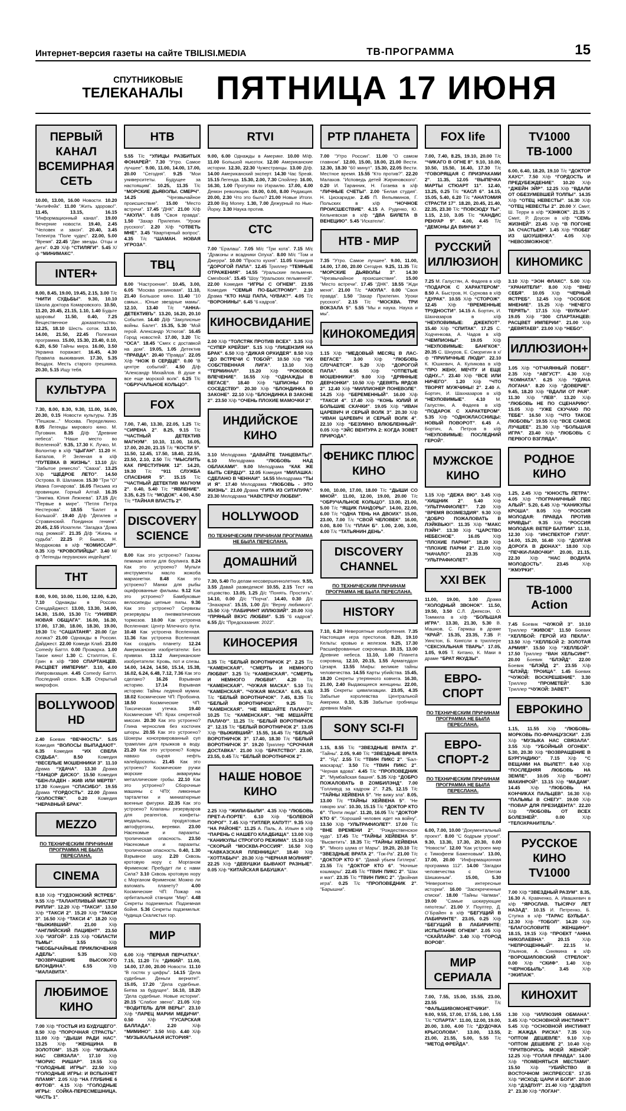Интернет-версия газеты на сайте TBILISI.MEDIA ТВ-ПРОГРАММА 15
СПУТНИКОВЫЕ
ТЕЛЕКАНАЛЫ
ПЯТНИЦА 17 ИЮНЯ
ПЕРВЫЙ КАНАЛ ВСЕМИРНАЯ СЕТЬ
10.00, 13.00, 16.00 Новости. 10.20 “АнтиФейк”. 11.00 “Жить здорово!”. 11.45, 13.15, 16.15 “Информационный канал”. 19.00 Вечерние новости. 19.40, 2.45 “Человек и закон”. 20.40, 3.45 Телеигра “Поле чудес”. 22.00, 5.00 “Время”. 22.45 “Две звезды. Отцы и дети”. 0.20 Х/ф “СТИЛЯГИ”. 5.45 Х/ф “МИНИМАКС”.
INTER+
8.00, 8.45, 19.00, 19.45, 2.15, 3.00 Т/с “НИТИ СУДЬБЫ”. 9.30, 10.10 Школа доктора Комаровского. 10.50, 11.20, 20.45, 21.15, 1.10, 1.40 Будьте здоровы! 11.50, 0.40, 7.25 Вещественное доказательство. 12.25, 18.10 Шесть соток. 13.10, 14.00, 21.50, 22.45 Полезная программа. 15.00, 15.30, 23.40, 0.10, 6.20, 6.50 Тайны мира. 16.00, 3.50 Украина поражает. 16.45, 4.30 Правила выживания. 17.30, 5.35 Вещдок. Месть старого грешника. 20.30, 5.15 Ищу тебя.
КУЛЬТУРА
7.30, 8.00, 8.30, 9.30, 11.00, 16.00, 20.30, 0.15 Новости культуры. 7.35 “Пешком...” Москва. Переделкино. 8.05 Легенды мирового кино. М. Пуговкин. 8.35 Д/ф “Древние небеса”. “Наше место во Вселенной”. 9.35, 17.30 К. Лучко, М. Волонтир в х/ф “ЦЫГАН”. 11.20 Н. Баталов, Р. Зеленая в х/ф “ПУТЕВКА В ЖИЗНЬ”. 13.10 Д/с “Забытое ремесло”. “Сваха”. 13.25 Х/ф “ЩЕДРОЕ ЛЕТО”. 14.50 Острова. В. Шаламов. 15.30 “Три “О” Ивана Гончарова”. 16.05 Письма из провинции. Горный Алтай. 16.35 “Энигма. Юлия Лежнева”. 17.15 Д/с “Первые в мире”. “Петля Петра Нестерова”. 18.55 “Билет в Большой”. 19.40 Д/ф “Дягилев и Стравинский. Поединок гениев”. 20.45, 2.55 Искатели. “Загадка “Дома под рюмкой”. 21.35 Д/ф “Жизнь и судьба”. 22.25 Р. Быков, Н. Мордюкова в х/ф “КОМИССАР”. 0.35 Х/ф “КРОВОПИЙЦЫ”. 3.40 М/ф “Легенды перуанских индейцев”.
ТНТ
8.00, 9.00, 10.00, 11.00, 12.00, 6.20, 7.10 Однажды в России. Спецдайджест. 13.00, 13.30, 14.00, 14.30, 15.00, 15.30 Т/с “УНИВЕР. НОВАЯ ОБЩАГА”. 16.00, 16.30, 17.00, 17.30, 18.00, 18.30, 19.00, 19.30 Т/с “САШАТАНЯ”. 20.00 Где логика? 21.00 Однажды в России. Дайджест. 22.00 Комеди Клаб. 23.00 Comedy Баттл. 0.00 Прожарка. 1.00 Такое кино! 1.30 С. Стэллтон, Е. Грин в х/ф “300 СПАРТАНЦЕВ. РАСЦВЕТ ИМПЕРИИ”. 3.10, 4.00 Импровизация. 4.45 Comedy Баттл. Последний сезон. 5.35 Открытый микрофон.
BOLLYWOOD HD
2.40 Боевик “ВЕЧНОСТЬ”. 5.05 Комедия “ВОЛОСЫ ВЫПАДАЮТ”. 6.35 Комедия “ИХ СВЕЛА СУДЬБА”. 8.50 Комедия “ВЕСЕЛЫЕ МОШЕННИКИ 3”. 11.10 Драма “УДАЧА”. 13.30 Драма “ТАНЦОР ДИСКО”. 15.50 Комедия “БЕН-ЛАДЕН - ЖИВ ИЛИ МЕРТВ”. 17.30 Комедия “СПАСИБО”. 19.55 Драма “ГОРДОСТЬ”. 22.00 Драма “ХОЛОСТЯК”. 0.20 Комедия “НЕРАВНЫЙ БРАК”.
MEZZO
ПО ТЕХНИЧЕСКИМ ПРИЧИНАМ ПРОГРАММА НЕ БЫЛА ПЕРЕСЛАНА.
CINEMA
8.10 Х/ф “ГУДЗОНСКИЙ ЯСТРЕБ”. 9.55 Х/ф “ТАЛАНТЛИВЫЙ МИСТЕР РИПЛИ”. 12.20 Х/ф “ТАКСИ”. 13.50 Х/ф “ТАКСИ 2”. 15.20 Х/ф “ТАКСИ 3”. 16.50 Х/ф “ТАКСИ 4”. 18.20 Х/ф “ВЫЖИВШИЙ”. 21.00 Х/ф “АНГЛИЙСКИЙ ПАЦИЕНТ”. 23.50 Х/ф “ИЗГОЙ”. 2.15 Х/ф “ОБЛАСТИ ТЬМЫ”. 3.55 Х/ф “НЕОБЫЧАЙНЫЕ ПРИКЛЮЧЕНИЯ АДЕЛЬ”. 5.35 Х/ф “ВОЗВРАЩЕНИЕ ВЫСОКОГО БЛОНДИНА”. 6.55 Х/ф “МАЛАВИТА”.
ЛЮБИМОЕ КИНО
7.00 Х/ф “ГОСТЬЯ ИЗ БУДУЩЕГО”. 8.50 Х/ф “ПОРОЧНАЯ СТРАСТЬ”. 11.00 Х/ф “ДЫШИ РАДИ НАС”. 13.25 Х/ф “ЖЕНЩИНА В ЗОЛОТОМ”. 15.25 Х/ф “МУЗЫКА НАС СВЯЗАЛА”. 17.10 Х/ф “МОРИС РИШАР”. 19.55 Х/ф “ГОЛОДНЫЕ ИГРЫ”. 22.50 Х/ф “ГОЛОДНЫЕ ИГРЫ: И ВСПЫХНЕТ ПЛАМЯ”. 2.05 Х/ф “НА ГЛУБИНЕ 6 ФУТОВ”. 4.15 Х/ф “ГОЛОДНЫЕ ИГРЫ: СОЙКА-ПЕРЕСМЕШНИЦА. ЧАСТЬ 1”.
НТВ
5.55 Т/с “УЛИЦЫ РАЗБИТЫХ ФОНАРЕЙ”. 7.30 “Утро. Самое лучшее”. 9.00, 11.00, 14.00, 17.00, 20.00 “Сегодня”. 9.25 “Мои университеты. Будущее за настоящим”. 10.25, 11.35 Т/с “МОРСКИЕ ДЬЯВОЛЫ. СМЕРЧ”. 14.25 “Чрезвычайное происшествие”. 15.00 “Место встречи”. 17.45 “ДНК”. 21.00 Х/ф “АКУЛА”. 0.05 “Своя правда”. 1.50 “Захар Прилепин. “Уроки русского”. 2.20 Х/ф “ОТВЕТЬ МНЕ”. 3.45 “Квартирный вопрос”. 4.35 Т/с “ШАМАН. НОВАЯ УГРОЗА”.
ТВЦ
8.00 “Настроение”. 10.45, 3.00, 6.05 “Москва резиновая”. 11.10, 21.40 Большое кино. 11.40 “10 самых... Юные звездные мамы”. 12.10, 13.40 Т/с “АННА-ДЕТЕКТИВЪ”. 13.20, 16.20, 20.10 События. 14.40 Д/ф “Закулисные войны. Балет”. 15.35, 5.30 “Мой герой. Александр Устюгов”. 16.45 Город новостей. 17.00, 3.20 Т/с “ОСА”. 18.45 “Смех с доставкой на дом”. 19.05, 1.05 Детектив “ПРАВДА”. 20.40 “Правда”. 22.05 Х/ф “НОЖ В СЕРДЦЕ”. 0.00 “В центре событий”. 4.50 Д/ф “Александр Михайлов. В душе я все еще морской волк”. 6.25 Т/с “ОБРУЧАЛЬНОЕ КОЛЬЦО”.
FOX
7.00, 7.40, 13.30, 22.05, 1.25 Т/с “СИРЕНА 2”. 8.25, 9.15 Т/с “ЧАСТНЫЙ ДЕТЕКТИВ МАГНУМ”. 10.10, 11.00, 16.05, 17.00, 20.20, 21.15 Т/с “КОСТИ 5”. 11.50, 12.45, 17.50, 18.40, 22.55, 23.50, 2.10, 2.50 Т/с “МЫСЛИТЬ КАК ПРЕСТУПНИК 12”. 14.20, 19.30 Т/с “911 СЛУЖБА СПАСЕНИЯ 5”. 15.15 Т/с “ЧАСТНЫЙ ДЕТЕКТИВ МАГНУМ 2”. 0.40, 5.40 Т/с “ЯВЛЕНИЕ”. 3.35, 6.25 Т/с “МОДОК”. 4.00, 4.50 Т/с “ТАЙНАЯ ВЛАСТЬ 2”.
DISCOVERY SCIENCE
8.00 Как это устроено? Газоны пемикан кегли для боулинга. 8.24 Как это устроено? Мульти инструменты масло жожоба марионетки. 8.48 Как это устроено? Манки для рыбы оцифрованные фильмы. 9.12 Как это устроено? Бамбуковые велосипеды цепные пилы. 9.36 Как это устроено? Сервизы резервуары пневматических тормозов. 10.00 Как устроена Вселенная: Центр Млечного пути. 10.48 Как устроена Вселенная. 11.36 Как устроена Вселенная: Как создать планету. 12.24 Американские изобретатели: Без привязи. 13.12 Американские изобретатели: Кровь, пот и слезы. 14.00, 14.24, 14.50, 15.14, 15.38, 16.02, 6.24, 6.48, 7.12, 7.36 Как это сделано? 16.26 Взрывная историю. 17.14 Взрывная историю: Тайны ледяной мумии. 18.02 Космические ЧП: Пробоина. 18.50 Космические ЧП: Токсическая утечка. 19.40 Космические ЧП: Крах секретной миссии. 20.30 Как это устроено? Глина чернослив без косточек шпоры. 20.55 Как это устроено? Шокеры консервированный суп трамплин для прыжков в воду. 21.20 Как это устроено? Ковры навахо сырая нефть калейдоскопы. 21.45 Как это устроено? Космические ручки морские аквариумы металлические гробы. 22.10 Как это устроено? Сборочные машины с ЧПУ, лимонные тарталетки и миниатюрные военные фигурки. 22.35 Как это устроено? Клапаны резервуаров для реагентов, конфеты-медальоны, продуктовые автофургоны, веревки. 23.00 Насекомые и паразиты: тропическая опасность. 23.50 Насекомые и паразиты: тропическая опасность. 0.40, 1.30 Взрывное шоу. 2.20 Сквозь кротовую нору с Морганом Фрименом: Пребудет ли с нами Сила? 3.10 Сквозь кротовую нору с Морганом Фрименом: Можно ли взломать планету? 4.00 Космические ЧП: Пожар на орбитальной станции “Мир”. 4.48 Секреты подземелья: Подземная бойня. 5.36 Секреты подземелья: Чудища Скалистых гор.
МИР
6.00 Х/ф “ПЕРВАЯ ПЕРЧАТКА”. 7.15, 11.20 Т/с “ДИКИЙ”. 11.00, 14.00, 17.00, 20.00 Новости. 11.10 “В гостях у цифры”. 14.15 “Дела судебные. Деньги верните!”. 15.05, 17.20 “Дела судебные. Битва за будущее”. 16.10, 18.20 “Дела судебные. Новые истории”. 20.15 “Слабое звено”. 21.05 Х/ф “ВОДИТЕЛЬ ДЛЯ ВЕРЫ”. 23.10 Х/ф “ЛАРЕЦ МАРИИ МЕДИЧИ”. 0.50 Х/ф “ГУСАРСКАЯ БАЛЛАДА”. 2.20 Х/ф “МИМИНО”. 3.50 М/ф. 4.40 Х/ф “МУЗЫКАЛЬНАЯ ИСТОРИЯ”.
RTVI
9.00, 6.00 Однажды в Америке. 10.00 М/ф. 11.00 Большой ньюзток. 12.00 Американские истории. 12.30, 22.30 Чужестранцы. 13.00 Д/ф. 14.00 Американский эксперт. 14.30 Час Speak. 15.15 Легенда. 15.30, 2.00, 7.30 Спойлер. 16.00, 16.30, 1.00 Прогулки по Израилю. 17.00, 4.00 Демон революции. 19.00, 0.00, 8.00 Редакция. 20.00, 2.30 Что это было? 21.00 Новые Итоги. 23.00 Big Money. 1.30, 7.00 Дежурный по Нью-Йорку. 3.30 Наука против.
СТС
7.00 “Ералаш”. 7.05 М/с “Три кота”. 7.15 М/с “Драконы и всадники Олуха”. 8.00 М/с “Том и Джерри”. 10.00 “Просто кухня”. 11.05 Комедия “ДОРОГОЙ ПАПА”. 12.45 Триллер “ТЕМНЫЕ ОТРАЖЕНИЯ”. 14.55 “Уральские пельмени. Смехbook”. 15.45 “Шоу “Уральских пельменей”. 22.00 Комедия “ИГРЫ С ОГНЕМ”. 23.55 Комедия “СЕМЬЯ ПО-БЫСТРОМУ”. 2.10 Драма “КТО НАШ ПАПА, ЧУВАК?”. 4.05 Т/с “ВОРОНИНЫ”. 6.45 “6 кадров”.
КИНОСВИДАНИЕ
2.00 Х/ф “ТОЛСТЯК ПРОТИВ ВСЕХ”. 3.35 Х/ф “СУПЕР КРЕЙЗИ”. 5.15 Х/ф “ЛИЦЕНЗИЯ НА БРАК”. 6.50 Х/ф “ДИКАЯ ОРХИДЕЯ”. 8.50 Х/ф “ДО ВСТРЕЧИ С ТОБОЙ”. 10.50 Х/ф “ИХ СОБСТВЕННАЯ ЛИГА”. 13.10 Х/ф “ТЕРМИНАЛ”. 15.20 Х/ф “РОКОВОЕ ВЛЕЧЕНИЕ”. 16.55 Х/ф “ОДНАЖДЫ В ВЕГАСЕ”. 18.40 Х/ф “ШПИОНЫ ПО СОСЕДСТВУ”. 20.30 Х/ф “БЛОНДИНКА В ЗАКОНЕ”. 22.10 Х/ф “БЛОНДИНКА В ЗАКОНЕ 2”. 23.50 Х/ф “ОЧЕНЬ ПЛОХИЕ МАМОЧКИ 2”.
ИНДИЙСКОЕ КИНО
3.10 Мелодрама “ДАВАЙТЕ ТАНЦЕВАТЬ!”. 6.10 Мелодрама “ЛЮБОВЬ НАД ОБЛАКАМИ”. 9.00 Мелодрама “КАК ЖЕ БЫТЬ СЕРДЦУ”. 12.05 Комедия “МИЛАШКА: СДЕЛАНО В ЧЕННАИ”. 14.55 Мелодрама “ТЫ И Я”. 17.40 Мелодрама “ЛЮБОВЬ - ЭТО ЖИЗНЬ”. 21.00 Драма “ГИТА ИЗ СИТАПУРА”. 23.30 Мелодрама “НАВСТРЕЧУ ЛЮБВИ”.
HOLLYWOOD
ПО ТЕХНИЧЕСКИМ ПРИЧИНАМ ПРОГРАММА НЕ БЫЛА ПЕРЕСЛАНА.
ДОМАШНИЙ
7.30, 5.40 По делам несовершеннолетних. 9.55, 3.55 Давай разведемся! 10.55, 2.15 Тест на отцовство. 13.05, 1.25 Д/с “Понять. Простить”. 14.10, 0.00 Д/с “Порча”. 14.40, 0.30 Д/с “Знахарка”. 15.15, 1.00 Д/с “Верну любимого”. 15.50 Х/ф “ЛАБИРИНТ ИЛЛЮЗИЙ”. 20.00 Х/ф “ПРЯНЫЙ ВКУС ЛЮБВИ”. 5.35 “6 кадров”. 6.55 Д/с “Предсказания: 2022”.
КИНОСЕРИЯ
1.35 Т/с “БЕЛЫЙ ВОРОТНИЧОК 2”. 2.25 Т/с “КАМЕНСКАЯ”. “СМЕРТЬ И НЕМНОГО ЛЮБВИ”. 3.25 Т/с “КАМЕНСКАЯ”. “СМЕРТЬ И НЕМНОГО ЛЮБВИ”. 4.20 Т/с “КАМЕНСКАЯ”. “ЧУЖАЯ МАСКА”. 5.10 Т/с “КАМЕНСКАЯ”. “ЧУЖАЯ МАСКА”. 6.05, 6.55 Т/с “БЕЛЫЙ ВОРОТНИЧОК”. 7.45, 8.35 Т/с “БЕЛЫЙ ВОРОТНИЧОК”. 9.25 Т/с “КАМЕНСКАЯ”. “НЕ МЕШАЙТЕ ПАЛАЧУ”. 10.25 Т/с “КАМЕНСКАЯ”. “НЕ МЕШАЙТЕ ПАЛАЧУ”. 11.25 Т/с “БЕЛЫЙ ВОРОТНИЧОК 2”. 12.15 Т/с “БЕЛЫЙ ВОРОТНИЧОК 2”. 13.05 Х/ф “ВЫЖИВШИЙ”. 15.55, 16.45 Т/с “БЕЛЫЙ ВОРОТНИЧОК 3”. 17.40, 18.30 Т/с “БЕЛЫЙ ВОРОТНИЧОК 3”. 19.20 Триллер “СРОЧНАЯ ДОСТАВКА”. 21.00 Х/ф “БРАТСТВО”. 23.00, 23.55, 0.45 Т/с “БЕЛЫЙ ВОРОТНИЧОК 2”.
НАШЕ НОВОЕ КИНО
2.25 Х/ф “ЖИЛИ-БЫЛИ”. 4.35 Х/ф “ЛЮБОВЬ ПРЕТ-А-ПОРТЕ”. 6.10 Х/ф “БОЛЕВОЙ ПОРОГ”. 7.45 Х/ф “ГИТЛЕР, КАПУТ!”. 9.35 Х/ф “НА РАЙОНЕ”. 11.25 А. Паль, А. Ильин в х/ф “ПАРЕНЬ С НАШЕГО КЛАДБИЩА”. 13.00 Х/ф “КАНИКУЛЫ СТРОГОГО РЕЖИМА”. 15.10 Х/ф “СКОРЫЙ “МОСКВА-РОССИЯ”. 16.50 Х/ф “КАВКАЗСКАЯ ПЛЕННИЦА!”. 18.40 Х/ф “ХОТТАБЫЧ”. 20.30 Х/ф “ЧЕРНАЯ МОЛНИЯ”. 22.25 Х/ф “ДЕВУШКИ БЫВАЮТ РАЗНЫЕ”. 0.05 Х/ф “КИТАЙСКАЯ БАБУШКА”.
РТР ПЛАНЕТА
7.00 “Утро России”. 11.00 “О самом главном”. 12.00, 15.00, 18.00, 21.00 Вести. 12.30, 18.30 “60 минут”. 15.30, 22.05 Вести. Местное время. 15.55 “Кто против?”. 22.20 Малахов. “Исповедь детей Жириновского”. 0.20 И. Таранник, Н. Гогаева в х/ф “ЛИЧНЫЕ СЧЕТЫ”. 2.00 “Белая студия”. Н. Цискаридзе. 2.45 П. Вельяминов, Г. Польских в х/ф “НОЧНОЕ ПРОИСШЕСТВИЕ”. 4.15 А. Руденко, Ю. Кельчевская в х/ф “ДВА БИЛЕТА В ВЕНЕЦИЮ”. 5.45 “Искатели”.
НТВ - МИР
7.35 “Утро. Самое лучшее”. 9.00, 11.00, 14.00, 17.00, 20.00 Сегодня. 9.25, 11.35 Т/с “МОРСКИЕ ДЬЯВОЛЫ 3”. 14.30 “Чрезвычайное происшествие”. 15.00 “Место встречи”. 17.45 “ДНК”. 18.55 “Жди меня”. 21.00 Т/с “АКУЛА”. 0.00 “Своя правда”. 1.50 “Захар Прилепин. Уроки русского”. 2.15 Т/с “МОСКВА. ТРИ ВОКЗАЛА 5”. 5.55 “Мы и наука. Наука и мы”.
КИНОКОМЕДИЯ
1.15 Х/ф “МЕДОВЫЙ МЕСЯЦ В ЛАС-ВЕГАСЕ”. 3.00 Х/ф “ЛЮБОВЬ СЛУЧАЕТСЯ”. 5.20 Х/ф “ДОРОГОЙ ПАПА”. 6.55 Х/ф “ОТПЕТЫЕ МОШЕННИКИ”. 9.00 Х/ф “ДРЯННЫЕ ДЕВЧОНКИ”. 10.50 Х/ф “ДЕВЯТЬ ЯРДОВ 2”. 12.40 Х/ф “МИЛЛИОНЕР ПОНЕВОЛЕ”. 14.25 Х/ф “БЕРЕМЕННЫЙ”. 16.00 Х/ф “ТАКСИ 4”. 17.40 Х/ф “КОНЬ ЮЛИЙ И БОЛЬШИЕ СКАЧКИ”. 19.05 Х/ф “ИВАН ЦАРЕВИЧ И СЕРЫЙ ВОЛК 3”. 20.30 Х/ф “ИВАН ЦАРЕВИЧ И СЕРЫЙ ВОЛК 4”. 22.10 Х/ф “БЕЗУМНО ВЛЮБЛЕННЫЙ”. 0.05 Х/ф “ЭЙС ВЕНТУРА 2: КОГДА ЗОВЕТ ПРИРОДА”.
ФЕНИКС ПЛЮС КИНО
9.00, 10.00, 17.00, 18.00 Т/с “ДЫШИ СО МНОЙ”. 11.00, 12.00, 19.00, 20.00 Т/с “ОБРУЧАЛЬНОЕ КОЛЬЦО”. 13.00, 21.00, 5.00 Т/с “ЯЩИК ПАНДОРЫ”. 14.00, 22.00, 6.00 Т/с “ОДНА ТЕНЬ НА ДВОИХ”. 15.00, 23.00, 7.00 Т/с “СВОЙ ЧЕЛОВЕК”. 16.00, 0.00, 8.00 Т/с “ПЛАН Б”. 1.00, 2.00, 3.00, 4.00 Т/с “ТАТЬЯНИН ДЕНЬ”.
DISCOVERY CHANNEL
ПО ТЕХНИЧЕСКИМ ПРИЧИНАМ ПРОГРАММА НЕ БЫЛА ПЕРЕСЛАНА.
HISTORY
7.10, 6.20 Невероятные изобретения. 7.35 Настоящая игра престолов. 8.20, 19.10 Кельты: кровью и железом. 9.25, 17.30 Расшифрованные сокровища. 10.15, 13.00 Древние небеса. 11.10, 1.00 Планета сокровищ. 12.10, 20.15, 1.55 Армагеддон Цезаря. 13.55 Мифы: великие тайны человечества. 14.55 Карты убийства. 15.45, 18.20 Секреты утерянного ковчега. 16.30, 21.00, 2.40 Выдающиеся женщины. 22.00, 3.35 Секреты цивилизации. 23.05, 4.35 Забытые королевства Центральной Америки. 0.10, 5.35 Забытые гробницы древних Майя.
SONY SCI-FI
1.15, 8.55 Т/с “ЗВЕЗДНЫЕ ВРАТА 2”. “Тайны”. 2.05, 9.40 Т/с “ЗВЕЗДНЫЕ ВРАТА 2”. “Яд”. 2.55 Т/с “ТВИН ПИКС 2”. “Бал-маскарад”. 3.50 Т/с “ТВИН ПИКС 2”. “Черная вдова”. 4.45 Т/с “ПРОПОВЕДНИК 2”. “Мумбайская башня”. 5.35 Х/ф “ДОБРО ПОЖАЛОВАТЬ В ZОМБИЛЭНД”. 7.00 “Голливуд за кадром 2”. 7.25, 12.15 Т/с “ТАЙНЫ ХЕЙВЕНА 5”. “Не вижу зла”. 8.05, 13.00 Т/с “ТАЙНЫ ХЕЙВЕНА 5”. “Не говорю зла”. 10.30, 15.15 Т/с “ДОКТОР КТО 6”. “Почти люди”. 11.20, 16.05 Т/с “ДОКТОР КТО 6”. “Хороший человек идет на войну”. 13.50 Х/ф “УЛЬТРАФИОЛЕТ”. 17.00 Т/с “ВНЕ ВРЕМЕНИ 2”. “Рождественское чудо”. 17.45 Т/с “ТАЙНЫ ХЕЙВЕНА 5”. “Высветить”. 18.35 Т/с “ТАЙНЫ ХЕЙВЕНА 5”. “Много шума от Мары”. 19.20, 20.10 Т/с “ЗВЕЗДНЫЕ ВРАТА 2”. “Ток-Ра”. 21.00 Т/с “ДОКТОР КТО 6”. “Давай убьем Гитлера”. 21.55 Т/с “ДОКТОР КТО 6”. “Ночные кошмары”. 22.45 Т/с “ТВИН ПИКС 2”. “Шах и мат”. 23.35 Т/с “ТВИН ПИКС 2”. “Двойная игра”. 0.25 Т/с “ПРОПОВЕДНИК 2”. “Барышни”.
FOX life
7.00, 7.40, 8.25, 19.10, 20.00 Т/с “ЧИКАГО В ОГНЕ 8”. 9.10, 10.00, 10.50, 15.50, 16.40, 17.30 Т/с “ГОВОРЯЩАЯ С ПРИЗРАКАМИ 2”. 11.35, 12.05 “ВЫПЕЧКА МАРТЫ СТЮАРТ 11”. 12.40, 13.25, 0.25 Т/с “КАСЛ 6”. 14.15, 15.05, 5.40, 6.20 Т/с “АНАТОМИЯ СТРАСТИ 17”. 18.20, 20.45, 21.40, 22.35, 23.30 Т/с “ПОВСЮДУ ТЫ”. 1.15, 2.10, 3.05 Т/с “КАНДИС РЕНУАР 9”. 4.00, 4.45 Т/с “ДЕМОНЫ ДА ВИНЧИ 3”.
РУССКИЙ ИЛЛЮЗИОН
7.25 М. Галустян, А. Фадеев в х/ф “ПОДАРОК С ХАРАКТЕРОМ”. 8.50 А. Быстров, Н. Суркова в х/ф “ДУРАК”. 10.55 Х/ф “СТОРОЖ”. 12.45 Х/ф “ВРЕМЕННЫЕ ТРУДНОСТИ”. 14.15 А. Бортич, И. Шахназаров в х/ф “НЕУЛОВИМЫЕ: ДЖЕКПОТ”. 15.40 Х/ф “СПИТАК”. 17.25 С. Ходченкова, А. Чадов в х/ф “ЧЕМПИОНЫ”. 19.05 Х/ф “НЕУЛОВИМЫЕ: БАНГКОК”. 20.35 С. Шнуров, Е. Сморигин в х/ф “ПРИЛИЧНЫЕ ЛЮДИ”. 22.10 К. Юшкевич, А. Куликова в х/ф “ПРО ЖЕНУ, МЕЧТУ И ЕЩЕ ОДНУ...”. 23.40 Х/ф “ВСЕ ИЛИ НИЧЕГО”. 1.20 Х/ф “ЧТО ТВОРЯТ МУЖЧИНЫ! 2”. 2.40 А. Бортич, И. Шахназаров в х/ф “НЕУЛОВИМЫЕ”. 4.10 М. Галустян, А. Фадеев в х/ф “ПОДАРОК С ХАРАКТЕРОМ”. 5.35 Х/ф “ОДНОКЛАССНИЦЫ: НОВЫЙ ПОВОРОТ”. 6.45 А. Бортич, А. Петров в х/ф “НЕУЛОВИМЫЕ: ПОСЛЕДНИЙ ГЕРОЙ”.
МУЖСКОЕ КИНО
1.15 Х/ф “ДЕЖА ВЮ”. 3.45 Х/ф “ХИЩНИК 2”. 5.40 Х/ф “УЛЬТРАФИОЛЕТ”. 7.20 Х/ф “ВРЕМЯ ВОЗМЕЗДИЯ”. 9.30 Х/ф “ДОБРО ПОЖАЛОВАТЬ В ЛЭЙКВЬЮ!”. 11.35 Х/ф “МАКС ПЭЙН”. 13.30 Х/ф “ЦАРСТВО НЕБЕСНОЕ”. 16.05 Х/ф “ПЛОХИЕ ПАРНИ”. 18.20 Х/ф “ПЛОХИЕ ПАРНИ 2”. 21.00 Х/ф “НАЧАЛО”. 23.35 Х/ф “УЛЬТРАФИОЛЕТ”.
XXI ВЕК
11.00, 19.00, 3.00 Драма “ХОЛОДНЫЙ ЗВОНОК”. 11.50, 19.50, 3.50 С.Л. Джексон, О. Томмила в х/ф “БОЛЬШАЯ ИГРА”. 13.30, 21.30, 5.30 В. Машков, С. Гармаш в драме “КРАЙ”. 15.35, 23.35, 7.35 Р. Уинстон, Б. Кингсли в триллере “СЕКСУАЛЬНАЯ ТВАРЬ”. 17.05, 1.05, 9.05 Т. Китано, К. Маки в драме “БРАТ ЯКУДЗЫ”.
ЕВРО-СПОРТ
ПО ТЕХНИЧЕСКИМ ПРИЧИНАМ ПРОГРАММА НЕ БЫЛА ПЕРЕСЛАНА.
ЕВРО-СПОРТ-2
ПО ТЕХНИЧЕСКИМ ПРИЧИНАМ ПРОГРАММА НЕ БЫЛА ПЕРЕСЛАНА.
REN TV
6.00, 7.00, 10.00 “Документальный проект”. 8.00 “С бодрым утром!”. 9.30, 13.30, 17.30, 20.30, 0.00 “Новости”. 12.00 “Как устроен мир с Тимофеем Баженовым”. 13.00, 17.00, 20.00 “Информационная программа 112”. 14.00 “Загадки человечества с Олегом Шишкиным”. 15.00, 5.30 “Невероятно интересные истории”. 16.00 “Засекреченные списки”. 18.00 “Тайны Чапман”. 19.00 “Самые шокирующие гипотезы”. 21.00 У. Поултер, Д. О`Брайен в х/ф “БЕГУЩИЙ В ЛАБИРИНТЕ”. 23.05, 0.25 Х/ф “БЕГУЩИЙ В ЛАБИРИНТЕ: ИСПЫТАНИЕ ОГНЕМ”. 2.05 Х/ф “СКАЙЛАЙН”. 3.40 Х/ф “ГОРОД ВОРОВ”.
МИР СЕРИАЛА
7.00, 7.55, 15.00, 15.55, 23.00, 23.55 Т/с “ФАЛЬШИВОМОНЕТЧИКИ”. 9.00, 9.55, 17.00, 17.55, 1.00, 1.55 Т/с “СПАРТА”. 11.00, 12.00, 19.00, 20.00, 3.00, 4.00 Т/с “ДУДОЧКА КРЫСОЛОВА”. 13.00, 13.55, 21.00, 21.55, 5.00, 5.55 Т/с “МЕТОД ФРЕЙДА”.
TV1000 ТВ-1000
6.00, 6.40, 18.20, 19.10 Т/с “ДОКТОР ХАУС”. 7.50 Х/ф “ГОРДОСТЬ И ПРЕДУБЕЖДЕНИЕ”. 10.20 Х/ф “ДЖЕЙН ЭЙР”. 12.25 Х/ф “ВДАЛИ ОТ ОБЕЗУМЕВШЕЙ ТОЛПЫ”. 14.35 Х/ф “ОТЕЦ НЕВЕСТЫ”. 16.30 Х/ф “ОТЕЦ НЕВЕСТЫ 2”. 20.00 У. Смит, Ш. Терри в х/ф “ХЭНКОК”. 21.35 У. Смит, Р. Доусон в х/ф “СЕМЬ ЖИЗНЕЙ”. 23.45 Х/ф “В ПОГОНЕ ЗА СЧАСТЬЕМ”. 1.45 Х/ф “ПОБЕГ ИЗ ШОУШЕНКА”. 4.05 Х/ф “НЕВОЗМОЖНОЕ”.
КИНОМИКС
3.10 Х/ф “ЭОН ФЛАКС”. 5.00 Х/ф “ХРАНИТЕЛИ”. 8.00 Х/ф “ВНЕ/СЕБЯ”. 10.05 Х/ф “ЧЕРНЫЙ ЯСТРЕБ”. 12.45 Х/ф “ОСОБОЕ МНЕНИЕ”. 15.25 Х/ф “НЕЧЕГО ТЕРЯТЬ”. 17.15 Х/ф “ВУЛКАН”. 19.05 Х/ф “300 СПАРТАНЦЕВ: РАСЦВЕТ ИМПЕРИИ”. 21.00 Х/ф “ДЕВЯТАЕВ”. 23.00 Х/ф “НЕБО”.
ИЛЛЮЗИОН+
1.05 Х/ф “ОТЧАЯННЫЙ ПОБЕГ”. 2.35 Х/ф “АВГУСТ”. 4.30 Х/ф “КОМНАТА”. 6.25 Х/ф “УДАЧА ЛОГАНА”. 8.20 Х/ф “ДОВЕРИЕ”. 9.45, 18.20 Х/ф “ВДАЛИ ОТ РАЯ”. 11.30 Х/ф “ЛЕВ”. 13.20 Х/ф “ЛЮБОВЬ НЕ ПО СЦЕНАРИЮ”. 15.05 Х/ф “УЖЕ СКУЧАЮ ПО ТЕБЕ”. 16.50 Х/ф “ЧТО ТАКОЕ ЛЮБОВЬ”. 19.55 Х/ф “ВСЕ САМОЕ ЛУЧШЕЕ”. 21.30 Х/ф “БОЛЬШАЯ ИГРА”. 23.40 Х/ф “ЛЮБОВЬ С ПЕРВОГО ВЗГЛЯДА”.
РОДНОЕ КИНО
1.25, 2.45 Х/ф “ЮНОСТЬ ПЕТРА”. 4.05 Х/ф “ПОГРАНИЧНЫЙ ПЕС АЛЫЙ”. 5.20, 6.45 Х/ф “КАНИКУЛЫ КРОША”. 8.05 Х/ф “РОССИЯ МОЛОДАЯ: ПРАВДА ПРОТИВ КРИВДЫ”. 9.35 Х/ф “РОССИЯ МОЛОДАЯ: ВЕТЕР БАЛТИИ”. 11.10, 12.30 Х/ф “ИНСПЕКТОР ГУЛЛ”. 14.00, 15.20, 16.40 Х/ф “ДОЛГАЯ ДОРОГА В ДЮНАХ”. 18.00 Х/ф “ПЕЧКИ-ЛАВОЧКИ”. 20.00, 21.15, 22.30 Х/ф “НАС ВОДИЛА МОЛОДОСТЬ”. 23.45 Х/ф “ЖМУРКИ”.
ТВ-1000 Action
7.45 Боевик “ЧУЖОЙ 3”. 10.10 Триллер “ЖИВОЕ”. 11.50 Боевик “ХЕЛЛБОЙ: ГЕРОЙ ИЗ ПЕКЛА”. 13.50 Х/ф “ХЕЛЛБОЙ 2: ЗОЛОТАЯ АРМИЯ”. 15.50 Х/ф “ХЕЛЛБОЙ”. 17.50 Триллер “ВАН ХЕЛЬСИНГ”. 20.00 Боевик “БЛЭЙД”. 22.00 Боевик “БЛЭЙД 2”. 23.55 Х/ф “БЛЭЙД: ТРОИЦА”. 1.45 Боевик “ЧУЖОЙ: ВОСКРЕШЕНИЕ”. 3.30 Триллер “ПРОМЕТЕЙ”. 5.30 Триллер “ЧУЖОЙ: ЗАВЕТ”.
ЕВРОКИНО
1.15, 11.55 Х/ф “ЛЮБОВЬ-МОРКОВЬ ПО-ФРАНЦУЗСКИ”. 2.35 Х/ф “МУЗЫКА НАС СВЯЗАЛА”. 3.55 Х/ф “УБОЙНЫЙ ОГОНЕК”. 5.30, 20.30 Х/ф “ВОЗВРАЩЕНИЕ В БУРГУНДИЮ”. 7.15 Х/ф “С ВЕЩАМИ НА ВЫЛЕТ!”. 8.40 Х/ф “ПОСЛЕДНЯЯ ЛЮБОВЬ НА ЗЕМЛЕ”. 10.05 Х/ф “БОРГ/МАКИНРОЙ”. 13.15 Х/ф “МАДАМ”. 14.45 Х/ф “ЛЮБОВЬ НА КОНЧИКАХ ПАЛЬЦЕВ”. 16.30 Х/ф “ПАЛЬМЫ В СНЕГУ”. 19.00 Х/ф “ПОВАР ДЛЯ ПРЕЗИДЕНТА”. 22.20 Х/ф “ЛЮБОВЬ ОТ ВСЕХ БОЛЕЗНЕЙ”. 0.00 Х/ф “ТЕЛОХРАНИТЕЛЬ”.
РУССКОЕ КИНО TV1000
7.00 Х/ф “ЗВЕЗДНЫЙ РАЗУМ”. 8.35, 16.30 А. Кравченко, А. Ивашкевич в х/ф “ЯРОСЛАВ. ТЫСЯЧУ ЛЕТ НАЗАД”. 10.15 И. Петренко, Б. Ступка в х/ф “ТАРАС БУЛЬБА”. 12.30 Х/ф “ТОБОЛ”. 14.20 Х/ф “БЛАГОСЛОВИТЕ ЖЕНЩИНУ”. 18.15, 19.15 Х/ф “ПРОЕКТ “АННА НИКОЛАЕВНА”. 20.15 Х/ф “НЕПРОЩЕННЫЙ”. 22.15 М. Ульянов, А. Синякина в х/ф “ВОРОШИЛОВСКИЙ СТРЕЛОК”. 0.00 Х/ф “СКИФ”. 1.40 Х/ф “ЧЕРНОБЫЛЬ”. 3.45 Х/ф “ЭКИПАЖ”.
КИНОХИТ
1.30 Х/ф “ИЛЛЮЗИЯ ОБМАНА”. 3.45 Х/ф “ОСНОВНОЙ ИНСТИНКТ”. 5.45 Х/ф “ОСНОВНОЙ ИНСТИНКТ 2: ЖАЖДА РИСКА”. 7.35 Х/ф “ОПТОМ ДЕШЕВЛЕ”. 9.10 Х/ф “ОПТОМ ДЕШЕВЛЕ 2”. 10.40 Х/ф “ПРИТВОРИСЬ МОЕЙ ЖЕНОЙ”. 12.25 Х/ф “ГОЛАЯ ПРАВДА”. 14.00 Х/ф “ПОМЕНЯТЬСЯ МЕСТАМИ”. 15.50 Х/ф “УБИЙСТВО В ВОСТОЧНОМ ЭКСПРЕССЕ”. 17.35 Х/ф “ИСХОД: ЦАРИ И БОГИ”. 20.00 Х/ф “ДЭДПУЛ”. 21.40 Х/ф “ДЭДПУЛ 2”. 23.30 Х/ф “ЛОГАН”.